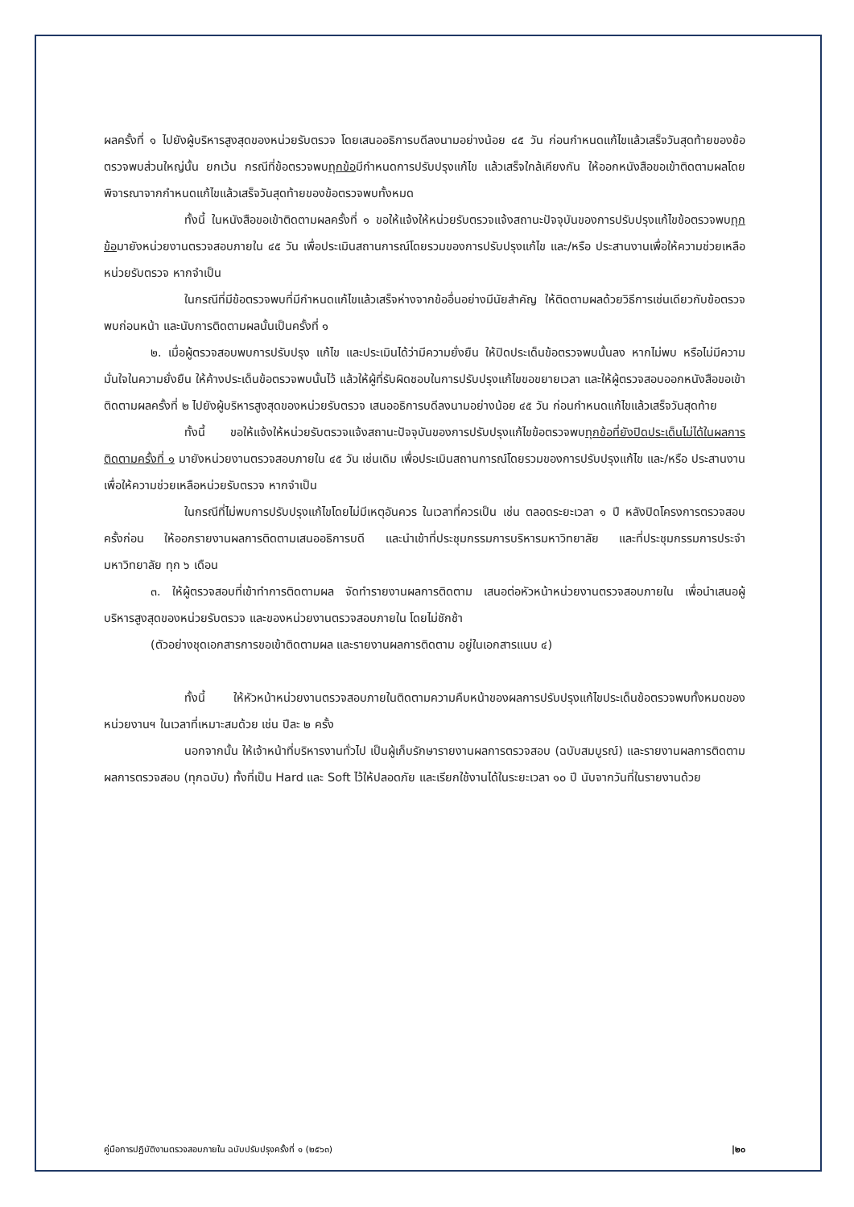ผลครั้งที่ ๑ ไปยังผู้บริหารสูงสุดของหน่วยรับตรวจ โดยเสนออธิการบดีลงนามอย่างน้อย ๔๕ วัน ก่อนกำหนดแก้ไขแล้วเสร็จวันสุดท้ายของข้อตรวจพบส่วนใหญ่นั้น ยกเว้น กรณีที่ข้อตรวจพบทุกข้อมีกำหนดการปรับปรุงแก้ไข แล้วเสร็จใกล้เคียงกัน ให้ออกหนังสือขอเข้าติดตามผลโดยพิจารณาจากกำหนดแก้ไขแล้วเสร็จวันสุดท้ายของข้อตรวจพบทั้งหมด
ทั้งนี้ ในหนังสือขอเข้าติดตามผลครั้งที่ ๑ ขอให้แจ้งให้หน่วยรับตรวจแจ้งสถานะปัจจุบันของการปรับปรุงแก้ไขข้อตรวจพบทุกข้อมายังหน่วยงานตรวจสอบภายใน ๔๕ วัน เพื่อประเมินสถานการณ์โดยรวมของการปรับปรุงแก้ไข และ/หรือ ประสานงานเพื่อให้ความช่วยเหลือหน่วยรับตรวจ หากจำเป็น
ในกรณีที่มีข้อตรวจพบที่มีกำหนดแก้ไขแล้วเสร็จห่างจากข้ออื่นอย่างมีนัยสำคัญ ให้ติดตามผลด้วยวิธีการเช่นเดียวกับข้อตรวจพบก่อนหน้า และนับการติดตามผลนั้นเป็นครั้งที่ ๑
๒. เมื่อผู้ตรวจสอบพบการปรับปรุง แก้ไข และประเมินได้ว่ามีความยั่งยืน ให้ปิดประเด็นข้อตรวจพบนั้นลง หากไม่พบ หรือไม่มีความมั่นใจในความยั่งยืน ให้ค้างประเด็นข้อตรวจพบนั้นไว้ แล้วให้ผู้ที่รับผิดชอบในการปรับปรุงแก้ไขขอขยายเวลา และให้ผู้ตรวจสอบออกหนังสือขอเข้าติดตามผลครั้งที่ ๒ ไปยังผู้บริหารสูงสุดของหน่วยรับตรวจ เสนออธิการบดีลงนามอย่างน้อย ๔๕ วัน ก่อนกำหนดแก้ไขแล้วเสร็จวันสุดท้าย
ทั้งนี้ ขอให้แจ้งให้หน่วยรับตรวจแจ้งสถานะปัจจุบันของการปรับปรุงแก้ไขข้อตรวจพบทุกข้อที่ยังปิดประเด็นไม่ได้ในผลการติดตามครั้งที่ ๑ มายังหน่วยงานตรวจสอบภายใน ๔๕ วัน เช่นเดิม เพื่อประเมินสถานการณ์โดยรวมของการปรับปรุงแก้ไข และ/หรือ ประสานงานเพื่อให้ความช่วยเหลือหน่วยรับตรวจ หากจำเป็น
ในกรณีที่ไม่พบการปรับปรุงแก้ไขโดยไม่มีเหตุอันควร ในเวลาที่ควรเป็น เช่น ตลอดระยะเวลา ๑ ปี หลังปิดโครงการตรวจสอบครั้งก่อน ให้ออกรายงานผลการติดตามเสนออธิการบดี และนำเข้าที่ประชุมกรรมการบริหารมหาวิทยาลัย และที่ประชุมกรรมการประจำมหาวิทยาลัย ทุก ๖ เดือน
๓. ให้ผู้ตรวจสอบที่เข้าทำการติดตามผล จัดทำรายงานผลการติดตาม เสนอต่อหัวหน้าหน่วยงานตรวจสอบภายใน เพื่อนำเสนอผู้บริหารสูงสุดของหน่วยรับตรวจ และของหน่วยงานตรวจสอบภายใน โดยไม่ชักช้า
(ตัวอย่างชุดเอกสารการขอเข้าติดตามผล และรายงานผลการติดตาม อยู่ในเอกสารแนบ ๔)
ทั้งนี้ ให้หัวหน้าหน่วยงานตรวจสอบภายในติดตามความคืบหน้าของผลการปรับปรุงแก้ไขประเด็นข้อตรวจพบทั้งหมดของหน่วยงานฯ ในเวลาที่เหมาะสมด้วย เช่น ปีละ ๒ ครั้ง
นอกจากนั้น ให้เจ้าหน้าที่บริหารงานทั่วไป เป็นผู้เก็บรักษารายงานผลการตรวจสอบ (ฉบับสมบูรณ์) และรายงานผลการติดตามผลการตรวจสอบ (ทุกฉบับ) ทั้งที่เป็น Hard และ Soft ไว้ให้ปลอดภัย และเรียกใช้งานได้ในระยะเวลา ๑๐ ปี นับจากวันที่ในรายงานด้วย
คู่มือการปฏิบัติงานตรวจสอบภายใน ฉบับปรับปรุงครั้งที่ ๑ (๒๕๖๓) |๒๐